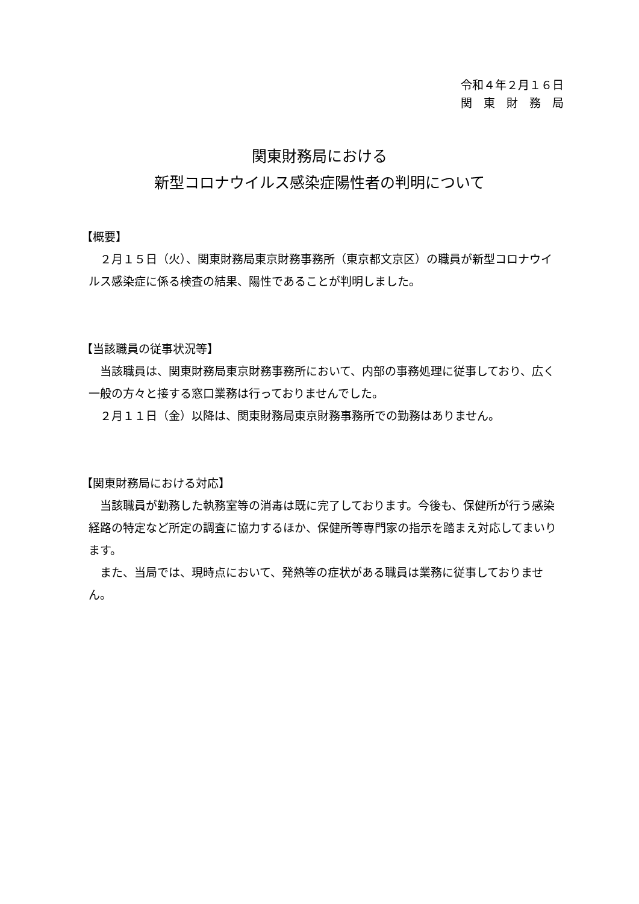令和４年２月１６日
関　東　財　務　局
関東財務局における
新型コロナウイルス感染症陽性者の判明について
【概要】
　２月１５日（火）、関東財務局東京財務事務所（東京都文京区）の職員が新型コロナウイルス感染症に係る検査の結果、陽性であることが判明しました。
【当該職員の従事状況等】
　当該職員は、関東財務局東京財務事務所において、内部の事務処理に従事しており、広く一般の方々と接する窓口業務は行っておりませんでした。
　２月１１日（金）以降は、関東財務局東京財務事務所での勤務はありません。
【関東財務局における対応】
　当該職員が勤務した執務室等の消毒は既に完了しております。今後も、保健所が行う感染経路の特定など所定の調査に協力するほか、保健所等専門家の指示を踏まえ対応してまいります。
　また、当局では、現時点において、発熱等の症状がある職員は業務に従事しておりません。